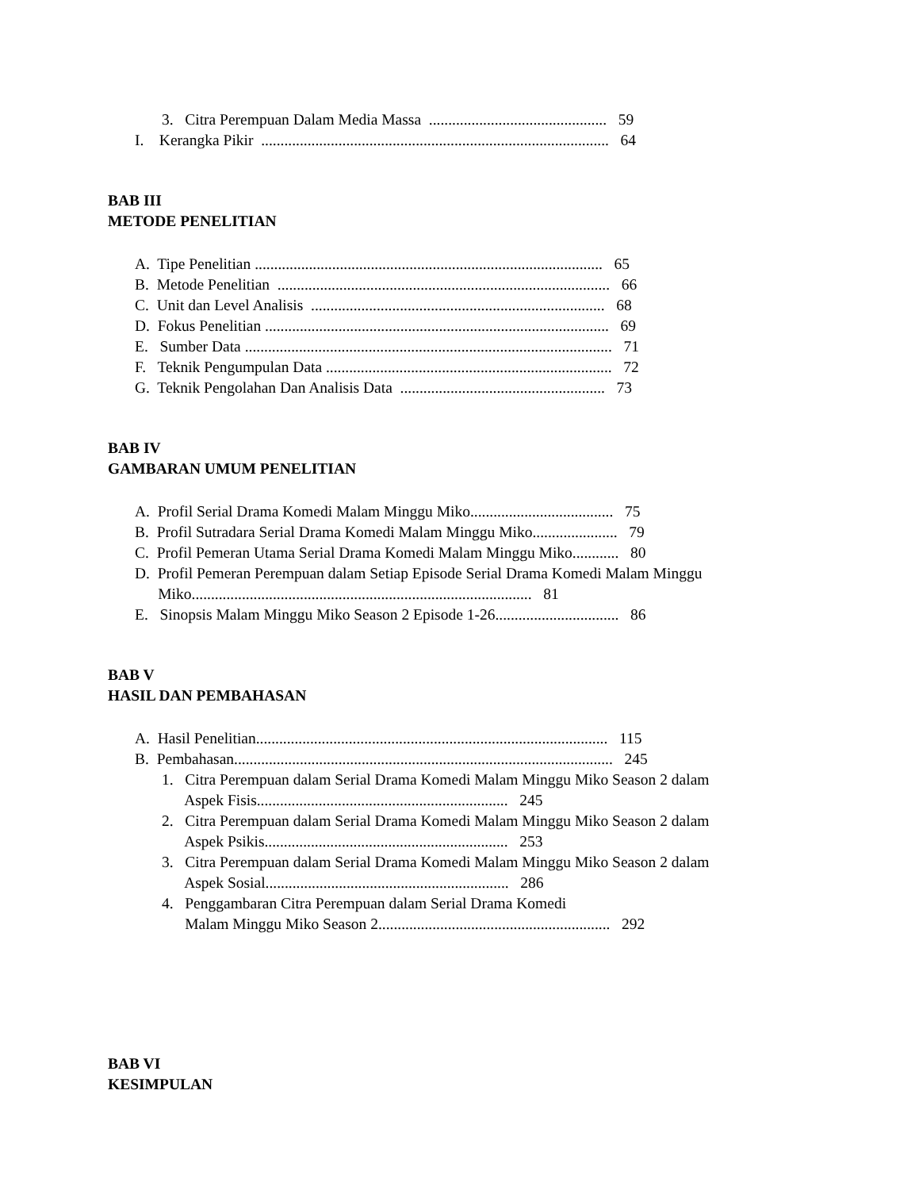3. Citra Perempuan Dalam Media Massa .............................................. 59
I. Kerangka Pikir .......................................................................................... 64
BAB III
METODE PENELITIAN
A. Tipe Penelitian .......................................................................................... 65
B. Metode Penelitian ...................................................................................... 66
C. Unit dan Level Analisis ............................................................................ 68
D. Fokus Penelitian ......................................................................................... 69
E. Sumber Data ............................................................................................... 71
F. Teknik Pengumpulan Data .......................................................................... 72
G. Teknik Pengolahan Dan Analisis Data ..................................................... 73
BAB IV
GAMBARAN UMUM PENELITIAN
A. Profil Serial Drama Komedi Malam Minggu Miko..................................... 75
B. Profil Sutradara Serial Drama Komedi Malam Minggu Miko...................... 79
C. Profil Pemeran Utama Serial Drama Komedi Malam Minggu Miko............ 80
D. Profil Pemeran Perempuan dalam Setiap Episode Serial Drama Komedi Malam Minggu
Miko........................................................................................ 81
E. Sinopsis Malam Minggu Miko Season 2 Episode 1-26................................ 86
BAB V
HASIL DAN PEMBAHASAN
A. Hasil Penelitian........................................................................................... 115
B. Pembahasan.................................................................................................. 245
1. Citra Perempuan dalam Serial Drama Komedi Malam Minggu Miko Season 2 dalam
Aspek Fisis................................................................. 245
2. Citra Perempuan dalam Serial Drama Komedi Malam Minggu Miko Season 2 dalam
Aspek Psikis............................................................... 253
3. Citra Perempuan dalam Serial Drama Komedi Malam Minggu Miko Season 2 dalam
Aspek Sosial............................................................... 286
4. Penggambaran Citra Perempuan dalam Serial Drama Komedi
Malam Minggu Miko Season 2............................................................ 292
BAB VI
KESIMPULAN